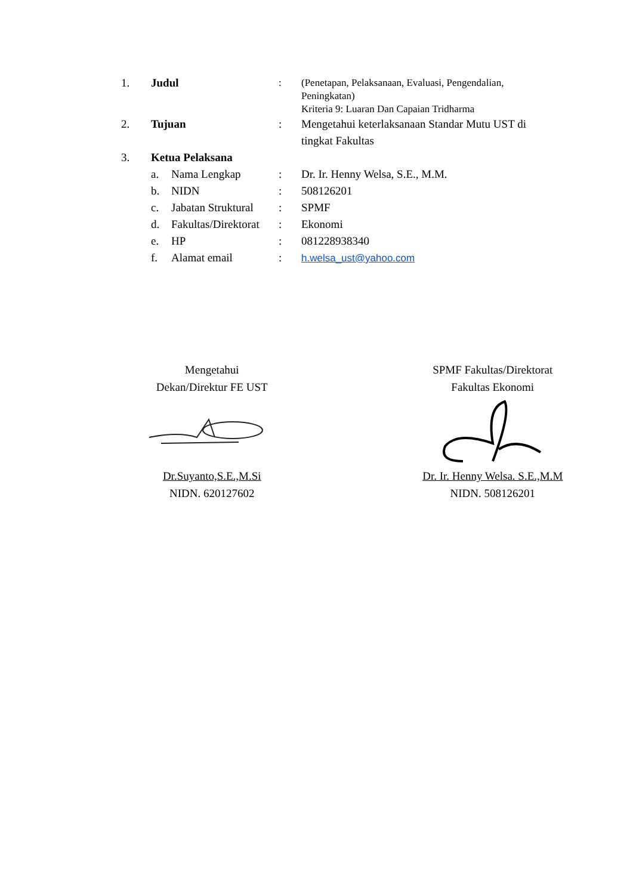1. Judul : (Penetapan, Pelaksanaan, Evaluasi, Pengendalian, Peningkatan)
Kriteria 9: Luaran Dan Capaian Tridharma
2. Tujuan : Mengetahui keterlaksanaan Standar Mutu UST di tingkat Fakultas
3. Ketua Pelaksana
a. Nama Lengkap : Dr. Ir. Henny Welsa, S.E., M.M.
b. NIDN : 508126201
c. Jabatan Struktural
: SPMF
d. Fakultas/Direktorat
: Ekonomi
e. HP : 081228938340
f. Alamat email : h.welsa_ust@yahoo.com
Mengetahui
Dekan/Direktur FE UST
Dr.Suyanto,S.E.,M.Si
NIDN. 620127602
SPMF Fakultas/Direktorat
Fakultas Ekonomi
Dr. Ir. Henny Welsa. S.E.,M.M
NIDN. 508126201